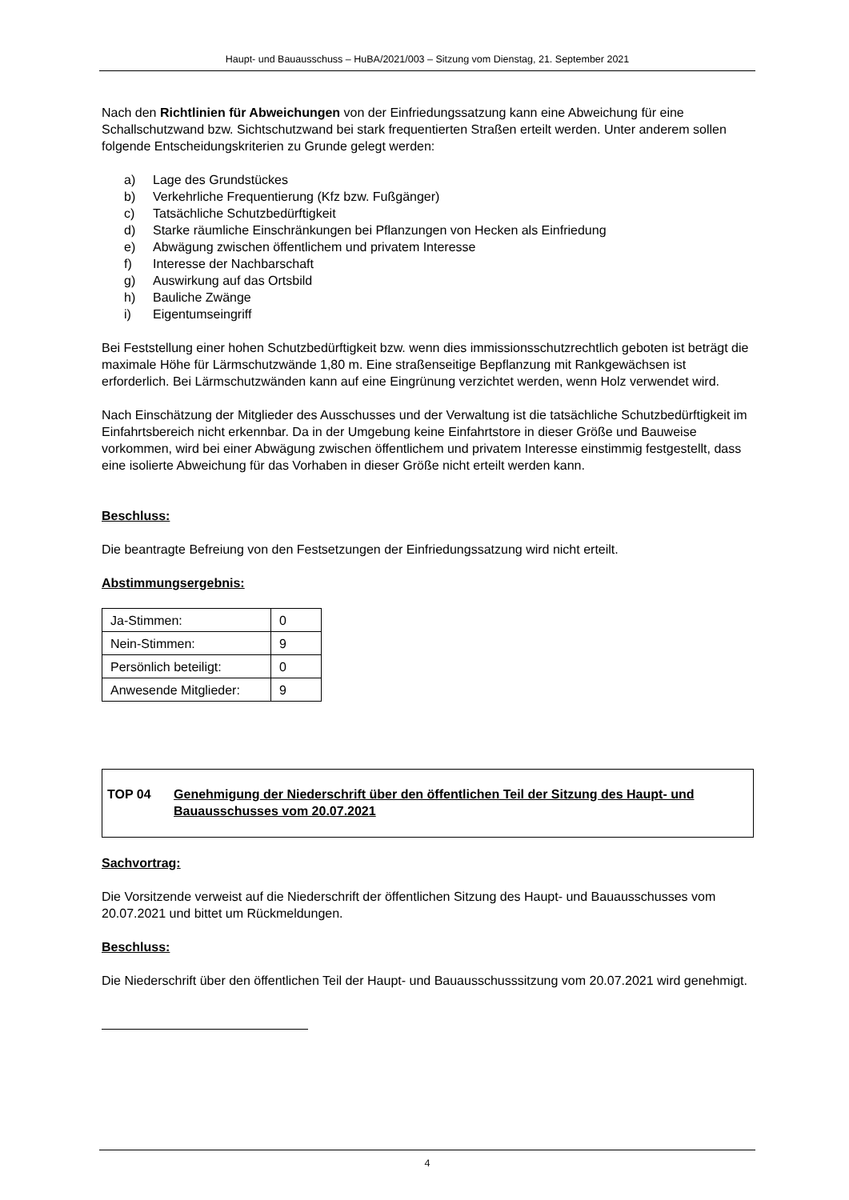Haupt- und Bauausschuss – HuBA/2021/003 – Sitzung vom Dienstag, 21. September 2021
Nach den Richtlinien für Abweichungen von der Einfriedungssatzung kann eine Abweichung für eine Schallschutzwand bzw. Sichtschutzwand bei stark frequentierten Straßen erteilt werden. Unter anderem sollen folgende Entscheidungskriterien zu Grunde gelegt werden:
a) Lage des Grundstückes
b) Verkehrliche Frequentierung (Kfz bzw. Fußgänger)
c) Tatsächliche Schutzbedürftigkeit
d) Starke räumliche Einschränkungen bei Pflanzungen von Hecken als Einfriedung
e) Abwägung zwischen öffentlichem und privatem Interesse
f) Interesse der Nachbarschaft
g) Auswirkung auf das Ortsbild
h) Bauliche Zwänge
i) Eigentumseingriff
Bei Feststellung einer hohen Schutzbedürftigkeit bzw. wenn dies immissionsschutzrechtlich geboten ist beträgt die maximale Höhe für Lärmschutzwände 1,80 m. Eine straßenseitige Bepflanzung mit Rankgewächsen ist erforderlich. Bei Lärmschutzwänden kann auf eine Eingrünung verzichtet werden, wenn Holz verwendet wird.
Nach Einschätzung der Mitglieder des Ausschusses und der Verwaltung ist die tatsächliche Schutzbedürftigkeit im Einfahrtsbereich nicht erkennbar. Da in der Umgebung keine Einfahrtstore in dieser Größe und Bauweise vorkommen, wird bei einer Abwägung zwischen öffentlichem und privatem Interesse einstimmig festgestellt, dass eine isolierte Abweichung für das Vorhaben in dieser Größe nicht erteilt werden kann.
Beschluss:
Die beantragte Befreiung von den Festsetzungen der Einfriedungssatzung wird nicht erteilt.
Abstimmungsergebnis:
| Ja-Stimmen: | 0 |
| Nein-Stimmen: | 9 |
| Persönlich beteiligt: | 0 |
| Anwesende Mitglieder: | 9 |
TOP 04 Genehmigung der Niederschrift über den öffentlichen Teil der Sitzung des Haupt- und Bauausschusses vom 20.07.2021
Sachvortrag:
Die Vorsitzende verweist auf die Niederschrift der öffentlichen Sitzung des Haupt- und Bauausschusses vom 20.07.2021 und bittet um Rückmeldungen.
Beschluss:
Die Niederschrift über den öffentlichen Teil der Haupt- und Bauausschusssitzung vom 20.07.2021 wird genehmigt.
4